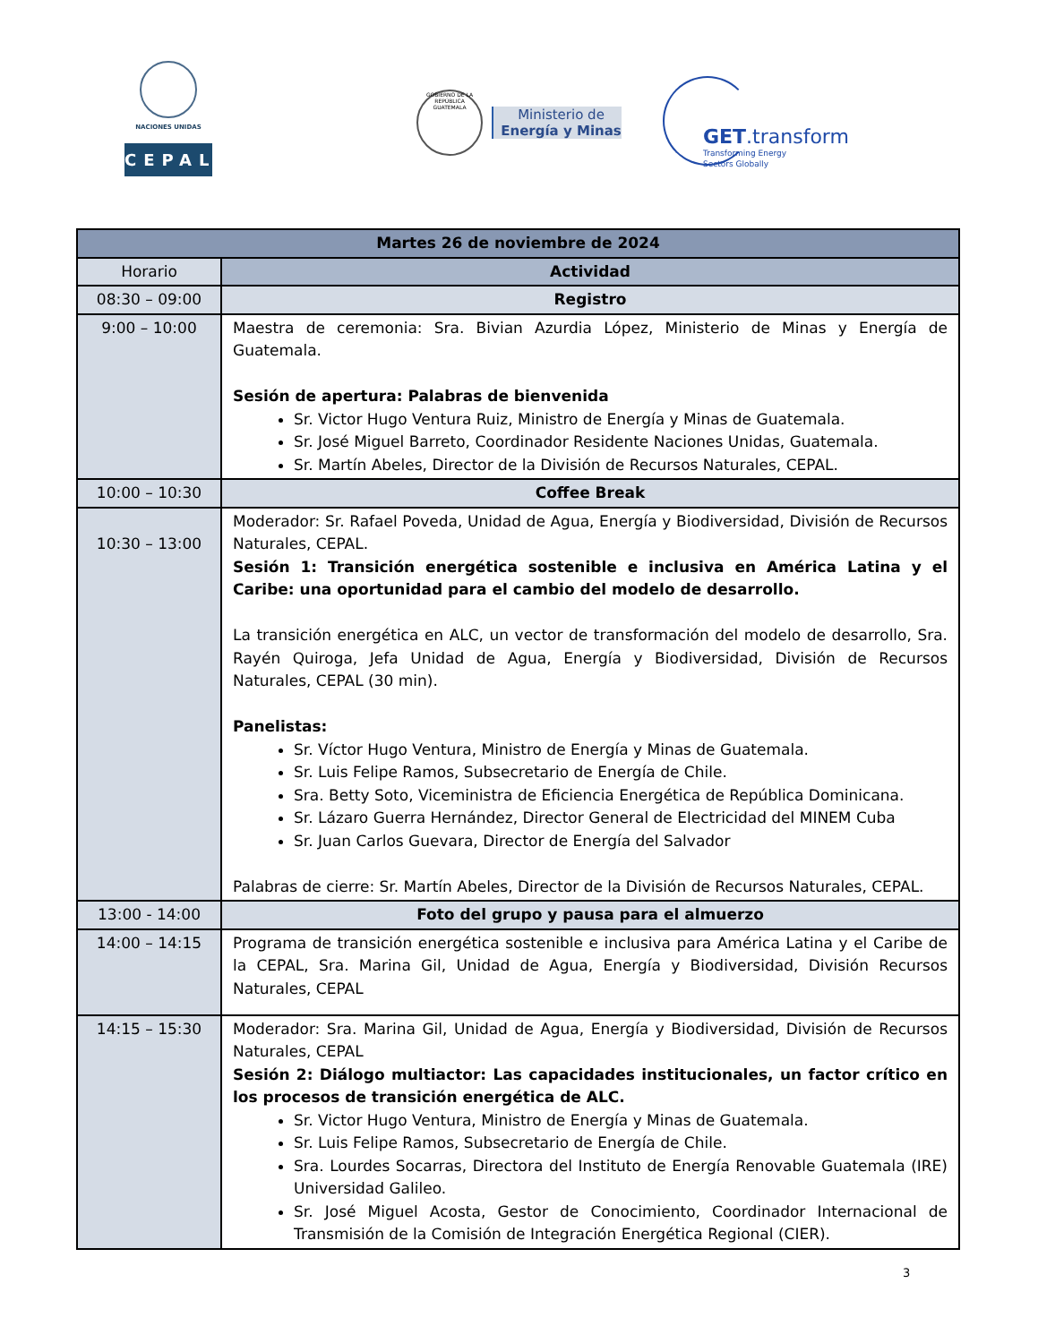NACIONES UNIDAS
CEPAL
GOBIERNO DE LA REPÚBLICA GUATEMALA
Ministerio de
Energía y Minas
GET.transform
Transforming Energy
Sectors Globally
| Martes 26 de noviembre de 2024 | |
| --- | --- |
| Horario | Actividad |
| 08:30 – 09:00 | Registro |
| 9:00 – 10:00 | Maestra de ceremonia: Sra. Bivian Azurdia López, Ministerio de Minas y Energía de Guatemala. Sesión de apertura: Palabras de bienvenida Sr. Victor Hugo Ventura Ruiz, Ministro de Energía y Minas de Guatemala. Sr. José Miguel Barreto, Coordinador Residente Naciones Unidas, Guatemala. Sr. Martín Abeles, Director de la División de Recursos Naturales, CEPAL. |
| 10:00 – 10:30 | Coffee Break |
| 10:30 – 13:00 | Moderador: Sr. Rafael Poveda, Unidad de Agua, Energía y Biodiversidad, División de Recursos Naturales, CEPAL. Sesión 1: Transición energética sostenible e inclusiva en América Latina y el Caribe: una oportunidad para el cambio del modelo de desarrollo. La transición energética en ALC, un vector de transformación del modelo de desarrollo, Sra. Rayén Quiroga, Jefa Unidad de Agua, Energía y Biodiversidad, División de Recursos Naturales, CEPAL (30 min). Panelistas: Sr. Víctor Hugo Ventura, Ministro de Energía y Minas de Guatemala. Sr. Luis Felipe Ramos, Subsecretario de Energía de Chile. Sra. Betty Soto, Viceministra de Eficiencia Energética de República Dominicana. Sr. Lázaro Guerra Hernández, Director General de Electricidad del MINEM Cuba Sr. Juan Carlos Guevara, Director de Energía del Salvador Palabras de cierre: Sr. Martín Abeles, Director de la División de Recursos Naturales, CEPAL. |
| 13:00 - 14:00 | Foto del grupo y pausa para el almuerzo |
| 14:00 – 14:15 | Programa de transición energética sostenible e inclusiva para América Latina y el Caribe de la CEPAL, Sra. Marina Gil, Unidad de Agua, Energía y Biodiversidad, División Recursos Naturales, CEPAL |
| 14:15 – 15:30 | Moderador: Sra. Marina Gil, Unidad de Agua, Energía y Biodiversidad, División de Recursos Naturales, CEPAL Sesión 2: Diálogo multiactor: Las capacidades institucionales, un factor crítico en los procesos de transición energética de ALC. Sr. Victor Hugo Ventura, Ministro de Energía y Minas de Guatemala. Sr. Luis Felipe Ramos, Subsecretario de Energía de Chile. Sra. Lourdes Socarras, Directora del Instituto de Energía Renovable Guatemala (IRE) Universidad Galileo. Sr. José Miguel Acosta, Gestor de Conocimiento, Coordinador Internacional de Transmisión de la Comisión de Integración Energética Regional (CIER). |
3